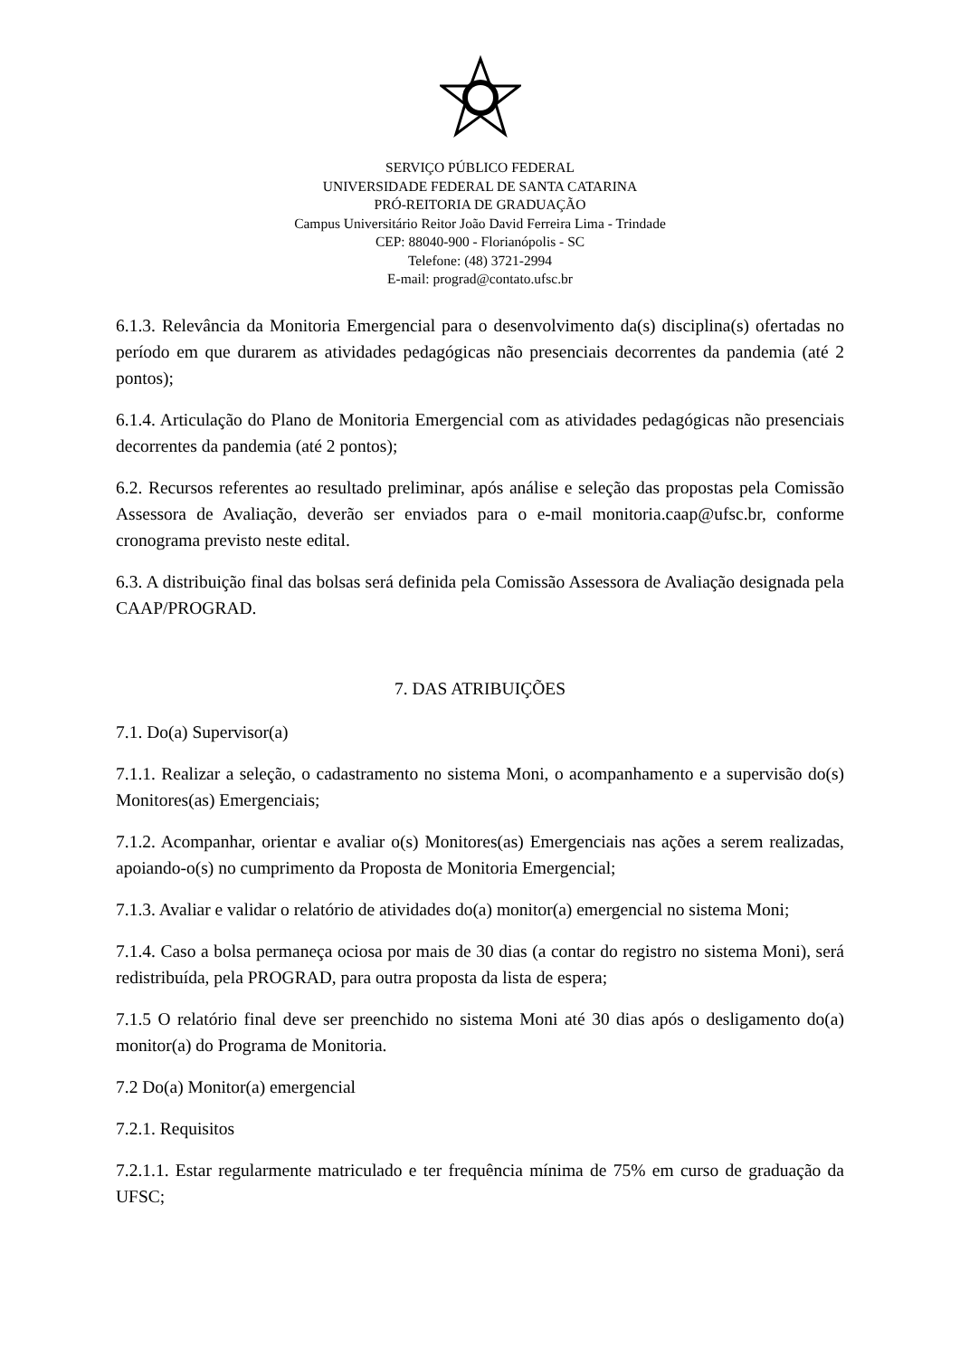SERVIÇO PÚBLICO FEDERAL
UNIVERSIDADE FEDERAL DE SANTA CATARINA
PRÓ-REITORIA DE GRADUAÇÃO
Campus Universitário Reitor João David Ferreira Lima - Trindade
CEP: 88040-900 - Florianópolis - SC
Telefone: (48) 3721-2994
E-mail: prograd@contato.ufsc.br
6.1.3. Relevância da Monitoria Emergencial para o desenvolvimento da(s) disciplina(s) ofertadas no período em que durarem as atividades pedagógicas não presenciais decorrentes da pandemia (até 2 pontos);
6.1.4. Articulação do Plano de Monitoria Emergencial com as atividades pedagógicas não presenciais decorrentes da pandemia (até 2 pontos);
6.2. Recursos referentes ao resultado preliminar, após análise e seleção das propostas pela Comissão Assessora de Avaliação, deverão ser enviados para o e-mail monitoria.caap@ufsc.br, conforme cronograma previsto neste edital.
6.3. A distribuição final das bolsas será definida pela Comissão Assessora de Avaliação designada pela CAAP/PROGRAD.
7. DAS ATRIBUIÇÕES
7.1. Do(a) Supervisor(a)
7.1.1. Realizar a seleção, o cadastramento no sistema Moni, o acompanhamento e a supervisão do(s) Monitores(as) Emergenciais;
7.1.2. Acompanhar, orientar e avaliar o(s) Monitores(as) Emergenciais nas ações a serem realizadas, apoiando-o(s) no cumprimento da Proposta de Monitoria Emergencial;
7.1.3. Avaliar e validar o relatório de atividades do(a) monitor(a) emergencial no sistema Moni;
7.1.4. Caso a bolsa permaneça ociosa por mais de 30 dias (a contar do registro no sistema Moni), será redistribuída, pela PROGRAD, para outra proposta da lista de espera;
7.1.5 O relatório final deve ser preenchido no sistema Moni até 30 dias após o desligamento do(a) monitor(a) do Programa de Monitoria.
7.2 Do(a) Monitor(a) emergencial
7.2.1. Requisitos
7.2.1.1. Estar regularmente matriculado e ter frequência mínima de 75% em curso de graduação da UFSC;